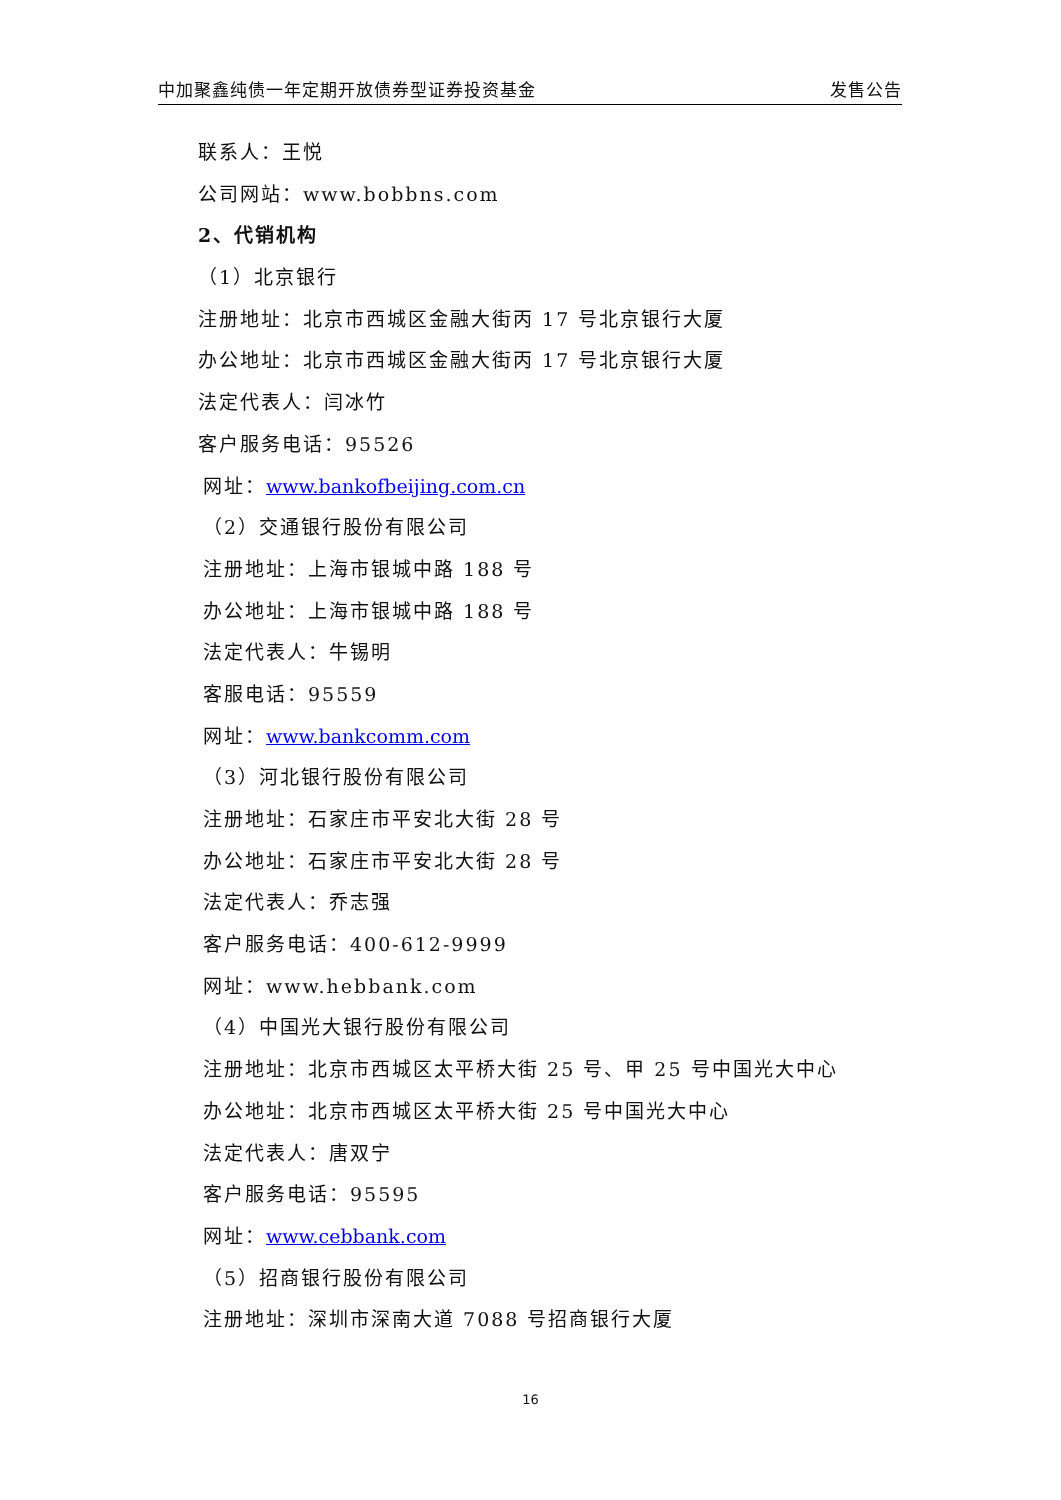中加聚鑫纯债一年定期开放债券型证券投资基金 发售公告
联系人：王悦
公司网站：www.bobbns.com
2、代销机构
（1）北京银行
注册地址：北京市西城区金融大街丙 17 号北京银行大厦
办公地址：北京市西城区金融大街丙 17 号北京银行大厦
法定代表人：闫冰竹
客户服务电话：95526
网址：www.bankofbeijing.com.cn
（2）交通银行股份有限公司
注册地址：上海市银城中路 188 号
办公地址：上海市银城中路 188 号
法定代表人：牛锡明
客服电话：95559
网址：www.bankcomm.com
（3）河北银行股份有限公司
注册地址：石家庄市平安北大街 28 号
办公地址：石家庄市平安北大街 28 号
法定代表人：乔志强
客户服务电话：400-612-9999
网址：www.hebbank.com
（4）中国光大银行股份有限公司
注册地址：北京市西城区太平桥大街 25 号、甲 25 号中国光大中心
办公地址：北京市西城区太平桥大街 25 号中国光大中心
法定代表人：唐双宁
客户服务电话：95595
网址：www.cebbank.com
（5）招商银行股份有限公司
注册地址：深圳市深南大道 7088 号招商银行大厦
16